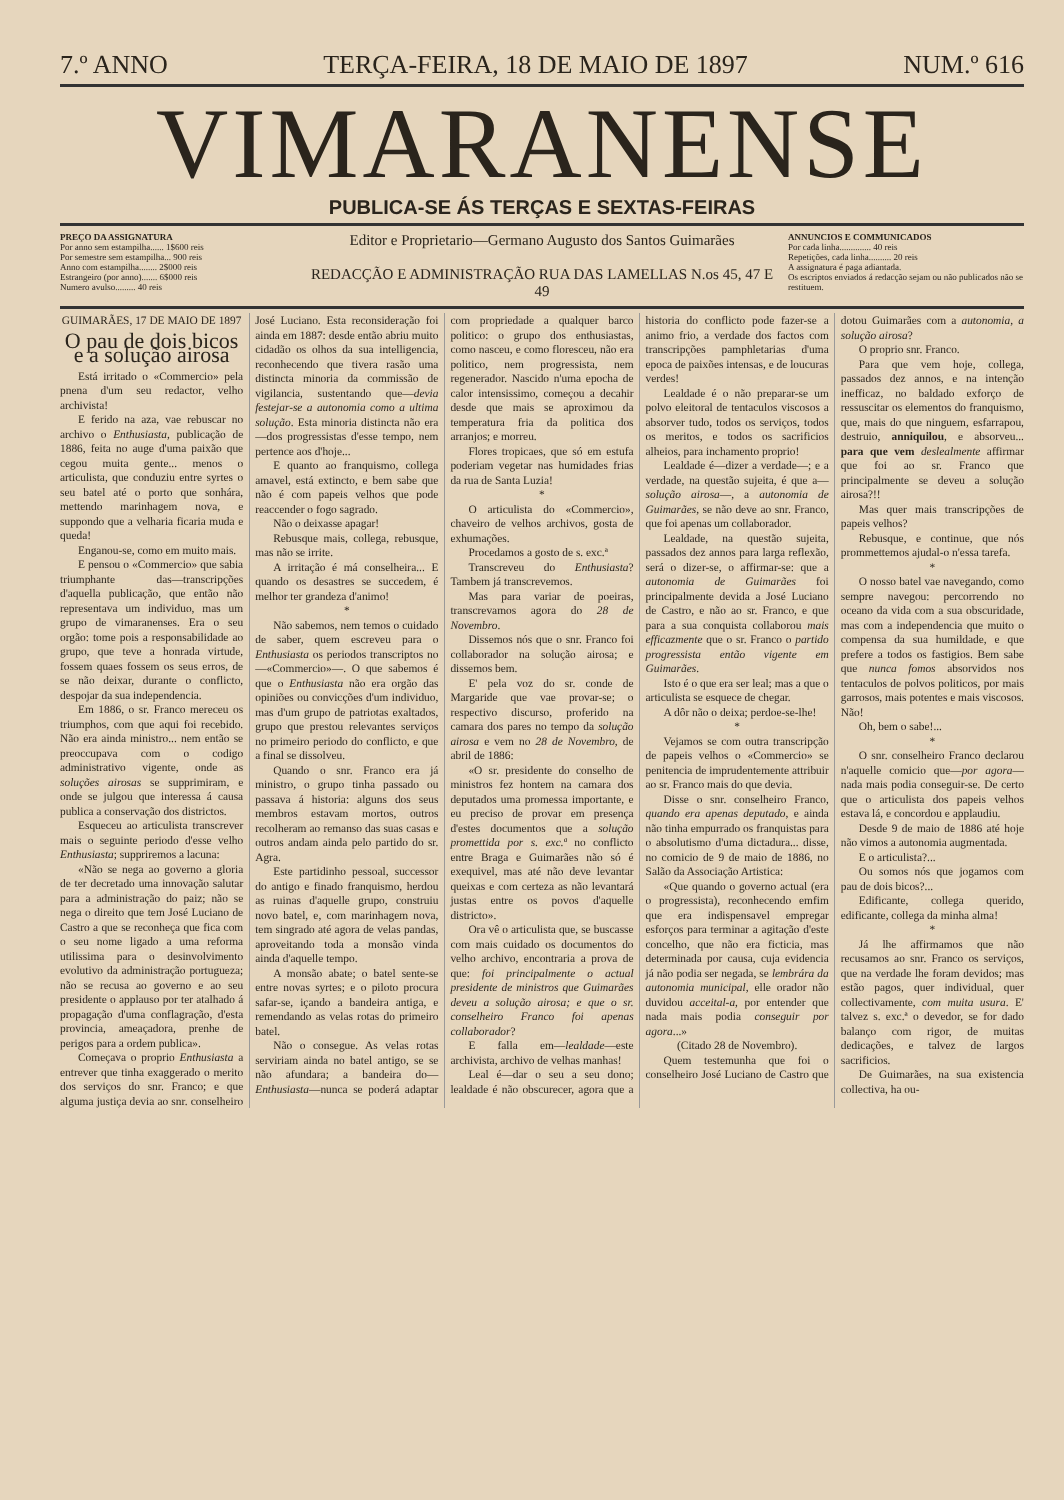7.º ANNO TERÇA-FEIRA, 18 DE MAIO DE 1897 NUM.º 616
VIMARANENSE
PUBLICA-SE ÁS TERÇAS E SEXTAS-FEIRAS
PREÇO DA ASSIGNATURA
Por anno sem estampilha...... 1$600 reis
Por semestre sem estampilha... 900 reis
Anno com estampilha........ 2$000 reis
Estrangeiro (por anno)....... 6$000 reis
Numero avulso......... 40 reis
Editor e Proprietario—Germano Augusto dos Santos Guimarães
REDACÇÃO E ADMINISTRAÇÃO RUA DAS LAMELLAS N.os 45, 47 E 49
ANNUNCIOS E COMMUNICADOS
Por cada linha.............. 40 reis
Repetições, cada linha.......... 20 reis
A assignatura é paga adiantada.
Os escriptos enviados á redacção sejam ou não publicados não se restituem.
GUIMARÃES, 17 DE MAIO DE 1897
O pau de dois bicos e a solução airosa
Está irritado o «Commercio» pela pnena d'um seu redactor, velho archivista!
E ferido na aza, vae rebuscar no archivo o Enthusiasta, publicação de 1886, feita no auge d'uma paixão que cegou muita gente... menos o articulista, que conduziu entre syrtes o seu batel até o porto que sonhára, mettendo marinhagem nova, e suppondo que a velharia ficaria muda e queda!
Enganou-se, como em muito mais.
E pensou o «Commercio» que sabia triumphante das—transcripções d'aquella publicação, que então não representava um individuo, mas um grupo de vimaranenses. Era o seu orgão: tome pois a responsabilidade ao grupo, que teve a honrada virtude, fossem quaes fossem os seus erros, de se não deixar, durante o conflicto, despojar da sua independencia.
Em 1886, o sr. Franco mereceu os triumphos, com que aqui foi recebido. Não era ainda ministro... nem então se preoccupava com o codigo administrativo vigente, onde as soluções airosas se supprimiram, e onde se julgou que interessa á causa publica a conservação dos districtos.
Esqueceu ao articulista transcrever mais o seguinte periodo d'esse velho Enthusiasta; suppriremos a lacuna:
«Não se nega ao governo a gloria de ter decretado uma innovação salutar para a administração do paiz; não se nega o direito que tem José Luciano de Castro a que se reconheça que fica com o seu nome ligado a uma reforma utilissima para o desinvolvimento evolutivo da administração portugueza; não se recusa ao governo e ao seu presidente o applauso por ter atalhado á propagação d'uma conflagração, d'esta provincia, ameaçadora, prenhe de perigos para a ordem publica».
Começava o proprio Enthusiasta a entrever que tinha exaggerado o merito dos serviços do snr. Franco; e que alguma justiça devia ao snr. conselheiro José Luciano. Esta reconsideração foi ainda em 1887: desde então abriu muito cidadão os olhos da sua intelligencia, reconhecendo que tivera rasão uma distincta minoria da commissão de vigilancia, sustentando que—devia festejar-se a autonomia como a ultima solução. Esta minoria distincta não era—dos progressistas d'esse tempo, nem pertence aos d'hoje...
E quanto ao franquismo, collega amavel, está extincto, e bem sabe que não é com papeis velhos que pode reaccender o fogo sagrado.
Não o deixasse apagar!
Rebusque mais, collega, rebusque, mas não se irrite.
A irritação é má conselheira... E quando os desastres se succedem, é melhor ter grandeza d'animo!
*
Não sabemos, nem temos o cuidado de saber, quem escreveu para o Enthusiasta os periodos transcriptos no—«Commercio»—. O que sabemos é que o Enthusiasta não era orgão das opiniões ou convicções d'um individuo, mas d'um grupo de patriotas exaltados, grupo que prestou relevantes serviços no primeiro periodo do conflicto, e que a final se dissolveu.
Quando o snr. Franco era já ministro, o grupo tinha passado ou passava á historia: alguns dos seus membros estavam mortos, outros recolheram ao remanso das suas casas e outros andam ainda pelo partido do sr. Agra.
Este partidinho pessoal, successor do antigo e finado franquismo, herdou as ruinas d'aquelle grupo, construiu novo batel, e, com marinhagem nova, tem singrado até agora de velas pandas, aproveitando toda a monsão vinda ainda d'aquelle tempo.
A monsão abate; o batel sente-se entre novas syrtes; e o piloto procura safar-se, içando a bandeira antiga, e remendando as velas rotas do primeiro batel.
Não o consegue. As velas rotas serviriam ainda no batel antigo, se se não afundara; a bandeira do—Enthusiasta—nunca se poderá adaptar com propriedade a qualquer barco politico: o grupo dos enthusiastas, como nasceu, e como floresceu, não era politico, nem progressista, nem regenerador. Nascido n'uma epocha de calor intensissimo, começou a decahir desde que mais se aproximou da temperatura fria da politica dos arranjos; e morreu.
Flores tropicaes, que só em estufa poderiam vegetar nas humidades frias da rua de Santa Luzia!
*
O articulista do «Commercio», chaveiro de velhos archivos, gosta de exhumações.
Procedamos a gosto de s. exc.ª
Transcreveu do Enthusiasta? Tambem já transcrevemos.
Mas para variar de poeiras, transcrevamos agora do 28 de Novembro.
Dissemos nós que o snr. Franco foi collaborador na solução airosa; e dissemos bem.
E' pela voz do sr. conde de Margaride que vae provar-se; o respectivo discurso, proferido na camara dos pares no tempo da solução airosa e vem no 28 de Novembro, de abril de 1886:
«O sr. presidente do conselho de ministros fez hontem na camara dos deputados uma promessa importante, e eu preciso de provar em presença d'estes documentos que a solução promettida por s. exc.ª no conflicto entre Braga e Guimarães não só é exequivel, mas até não deve levantar queixas e com certeza as não levantará justas entre os povos d'aquelle districto».
Ora vê o articulista que, se buscasse com mais cuidado os documentos do velho archivo, encontraria a prova de que: foi principalmente o actual presidente de ministros que Guimarães deveu a solução airosa; e que o sr. conselheiro Franco foi apenas collaborador?
E falla em—lealdade—este archivista, archivo de velhas manhas!
Leal é—dar o seu a seu dono; lealdade é não obscurecer, agora que a historia do conflicto pode fazer-se a animo frio, a verdade dos factos com transcripções pamphletarias d'uma epoca de paixões intensas, e de loucuras verdes!
Lealdade é o não preparar-se um polvo eleitoral de tentaculos viscosos a absorver tudo, todos os serviços, todos os meritos, e todos os sacrificios alheios, para inchamento proprio!
Lealdade é—dizer a verdade—; e a verdade, na questão sujeita, é que a—solução airosa—, a autonomia de Guimarães, se não deve ao snr. Franco, que foi apenas um collaborador.
Lealdade, na questão sujeita, passados dez annos para larga reflexão, será o dizer-se, o affirmar-se: que a autonomia de Guimarães foi principalmente devida a José Luciano de Castro, e não ao sr. Franco, e que para a sua conquista collaborou mais efficazmente que o sr. Franco o partido progressista então vigente em Guimarães.
Isto é o que era ser leal; mas a que o articulista se esquece de chegar.
A dôr não o deixa; perdoe-se-lhe!
*
Vejamos se com outra transcripção de papeis velhos o «Commercio» se penitencia de imprudentemente attribuir ao sr. Franco mais do que devia.
Disse o snr. conselheiro Franco, quando era apenas deputado, e ainda não tinha empurrado os franquistas para o absolutismo d'uma dictadura... disse, no comicio de 9 de maio de 1886, no Salão da Associação Artistica:
«Que quando o governo actual (era o progressista), reconhecendo emfim que era indispensavel empregar esforços para terminar a agitação d'este concelho, que não era ficticia, mas determinada por causa, cuja evidencia já não podia ser negada, se lembrára da autonomia municipal, elle orador não duvidou acceital-a, por entender que nada mais podia conseguir por agora...»
(Citado 28 de Novembro).
Quem testemunha que foi o conselheiro José Luciano de Castro que dotou Guimarães com a autonomia, a solução airosa?
O proprio snr. Franco.
Para que vem hoje, collega, passados dez annos, e na intenção inefficaz, no baldado exforço de ressuscitar os elementos do franquismo, que, mais do que ninguem, esfarrapou, destruio, anniquilou, e absorveu... para que vem deslealmente affirmar que foi ao sr. Franco que principalmente se deveu a solução airosa?!!
Mas quer mais transcripções de papeis velhos?
Rebusque, e continue, que nós prommettemos ajudal-o n'essa tarefa.
*
O nosso batel vae navegando, como sempre navegou: percorrendo no oceano da vida com a sua obscuridade, mas com a independencia que muito o compensa da sua humildade, e que prefere a todos os fastigios. Bem sabe que nunca fomos absorvidos nos tentaculos de polvos politicos, por mais garrosos, mais potentes e mais viscosos. Não!
Oh, bem o sabe!...
*
O snr. conselheiro Franco declarou n'aquelle comicio que—por agora—nada mais podia conseguir-se. De certo que o articulista dos papeis velhos estava lá, e concordou e applaudiu.
Desde 9 de maio de 1886 até hoje não vimos a autonomia augmentada.
E o articulista?...
Ou somos nós que jogamos com pau de dois bicos?...
Edificante, collega querido, edificante, collega da minha alma!
*
Já lhe affirmamos que não recusamos ao snr. Franco os serviços, que na verdade lhe foram devidos; mas estão pagos, quer individual, quer collectivamente, com muita usura. E' talvez s. exc.ª o devedor, se for dado balanço com rigor, de muitas dedicações, e talvez de largos sacrificios.
De Guimarães, na sua existencia collectiva, ha ou-